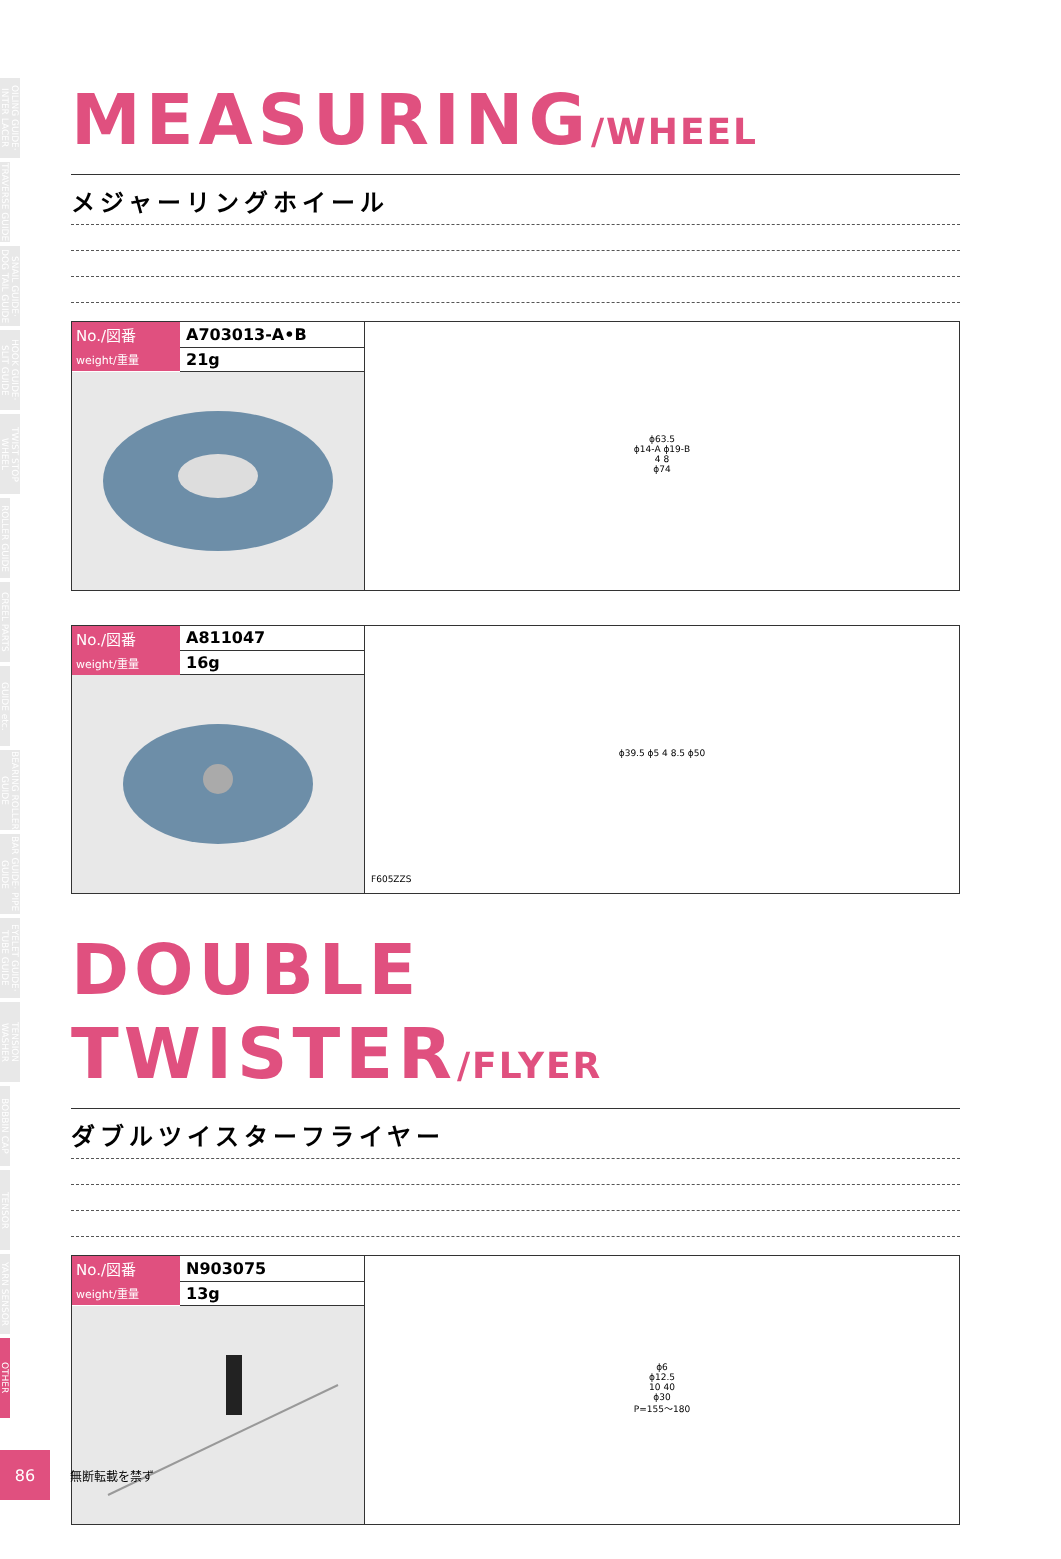OILING GUIDE· INTER LACER
TRAVERSE GUIDE
SNAIL GUIDE· DOG TAIL GUIDE
HOOK GUIDE· SLIT GUIDE
TWIST STOP WHEEL
ROLLER GUIDE
CREEL PARTS
GUIDE etc.
BEARING ROLLER GUIDE
BAR GUIDE· PIPE GUIDE
EYELET GUIDE· TUBE GUIDE
TENSION WASHER
BOBBIN CAP
TENSOR
YARN SENSOR
OTHER
MEASURING/WHEEL
メジャーリングホイール
| No./図番 | A703013-A•B |
| weight/重量 | 21g |
ϕ63.5
ϕ14-A ϕ19-B
4 8
ϕ74
| No./図番 | A811047 |
| weight/重量 | 16g |
ϕ39.5 ϕ5 4 8.5 ϕ50
F605ZZS
DOUBLE TWISTER/FLYER
ダブルツイスターフライヤー
| No./図番 | N903075 |
| weight/重量 | 13g |
ϕ6
ϕ12.5
10 40
ϕ30
P=155～180
86
無断転載を禁ず